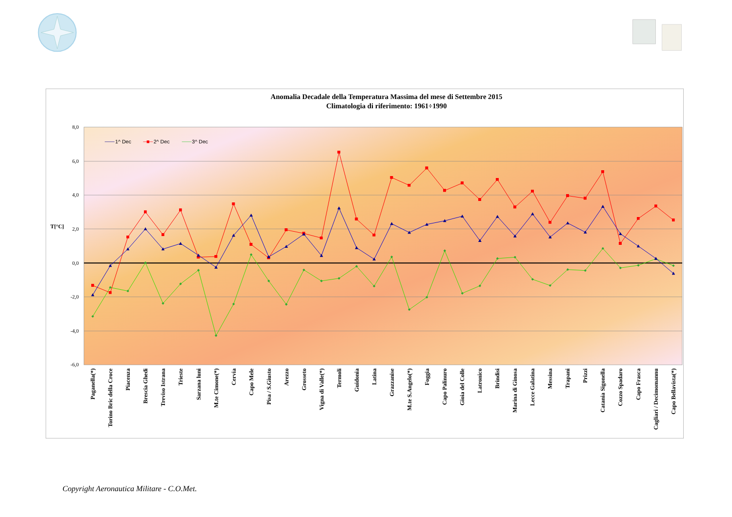Anomalia Decadale della Temperatura Massima del mese di Settembre 2015
Climatologia di riferimento: 1961÷1990
8,0
6,0
4,0
2,0
0,0
-2,0
-4,0
-6,0
T[°C]
1^ Dec
2^ Dec
3^ Dec
Paganella(*)
Torino Bric della Croce
Piacenza
Brescia Ghedi
Treviso Istrana
Trieste
Sarzana luni
M.te Cimone(*)
Cervia
Capo Mele
Pisa / S.Giusto
Arezzo
Grosseto
Vigna di Valle(*)
Termoli
Guidonia
Latina
Grazzanise
M.te S.Angelo(*)
Foggia
Capo Palinuro
Gioia del Colle
Latronico
Brindisi
Marina di Ginosa
Lecce Galatina
Messina
Trapani
Prizzi
Catania Sigonella
Cozzo Spadaro
Capo Frasca
Cagliari / Decimomannu
Capo Bellavista(*)
Copyright Aeronautica Militare - C.O.Met.